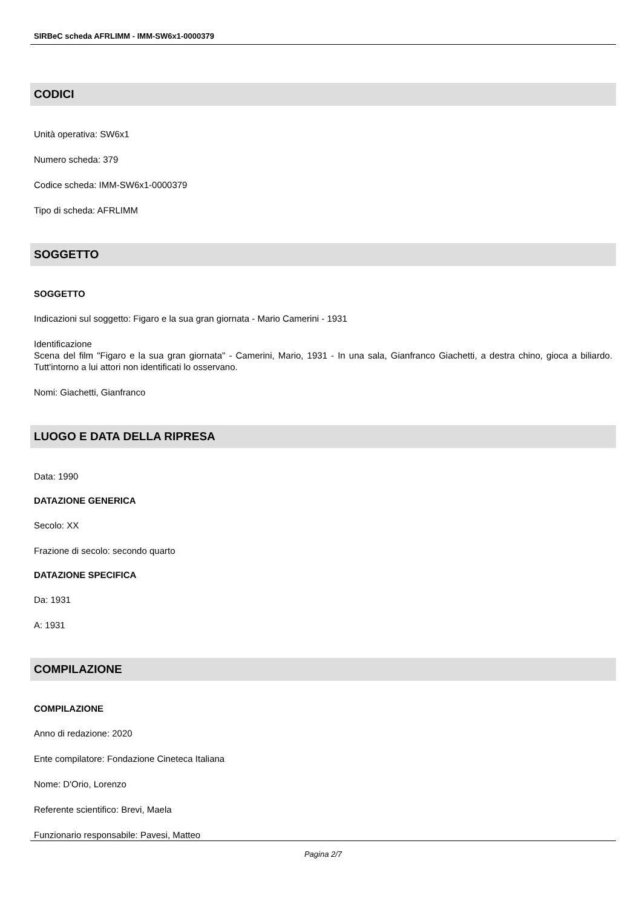SIRBeC scheda AFRLIMM - IMM-SW6x1-0000379
CODICI
Unità operativa: SW6x1
Numero scheda: 379
Codice scheda: IMM-SW6x1-0000379
Tipo di scheda: AFRLIMM
SOGGETTO
SOGGETTO
Indicazioni sul soggetto: Figaro e la sua gran giornata - Mario Camerini - 1931
Identificazione
Scena del film "Figaro e la sua gran giornata" - Camerini, Mario, 1931 - In una sala, Gianfranco Giachetti, a destra chino, gioca a biliardo. Tutt'intorno a lui attori non identificati lo osservano.
Nomi: Giachetti, Gianfranco
LUOGO E DATA DELLA RIPRESA
Data: 1990
DATAZIONE GENERICA
Secolo: XX
Frazione di secolo: secondo quarto
DATAZIONE SPECIFICA
Da: 1931
A: 1931
COMPILAZIONE
COMPILAZIONE
Anno di redazione: 2020
Ente compilatore: Fondazione Cineteca Italiana
Nome: D'Orio, Lorenzo
Referente scientifico: Brevi, Maela
Funzionario responsabile: Pavesi, Matteo
Pagina 2/7